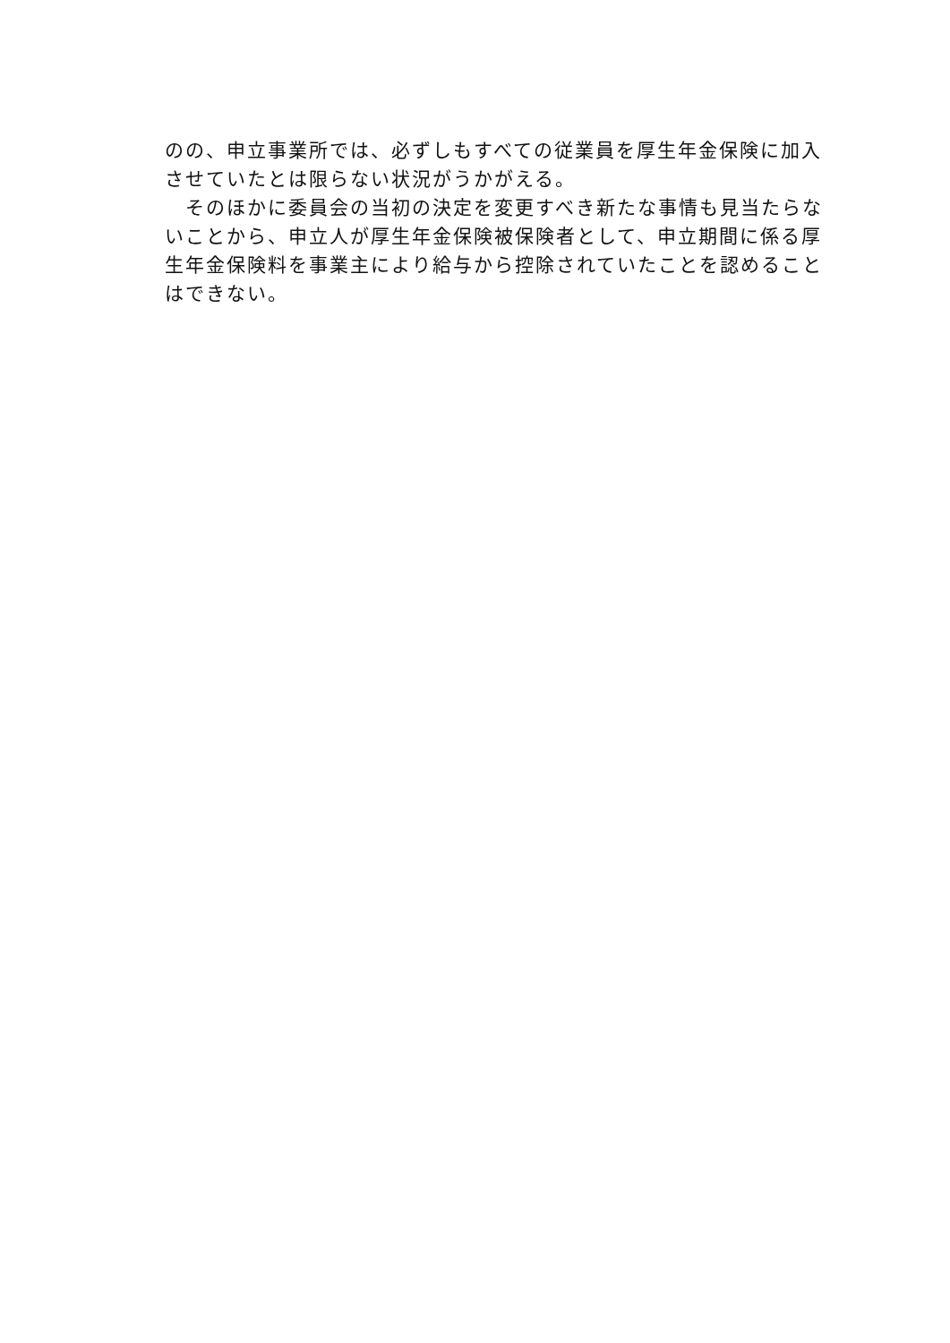のの、申立事業所では、必ずしもすべての従業員を厚生年金保険に加入させていたとは限らない状況がうかがえる。
　そのほかに委員会の当初の決定を変更すべき新たな事情も見当たらないことから、申立人が厚生年金保険被保険者として、申立期間に係る厚生年金保険料を事業主により給与から控除されていたことを認めることはできない。